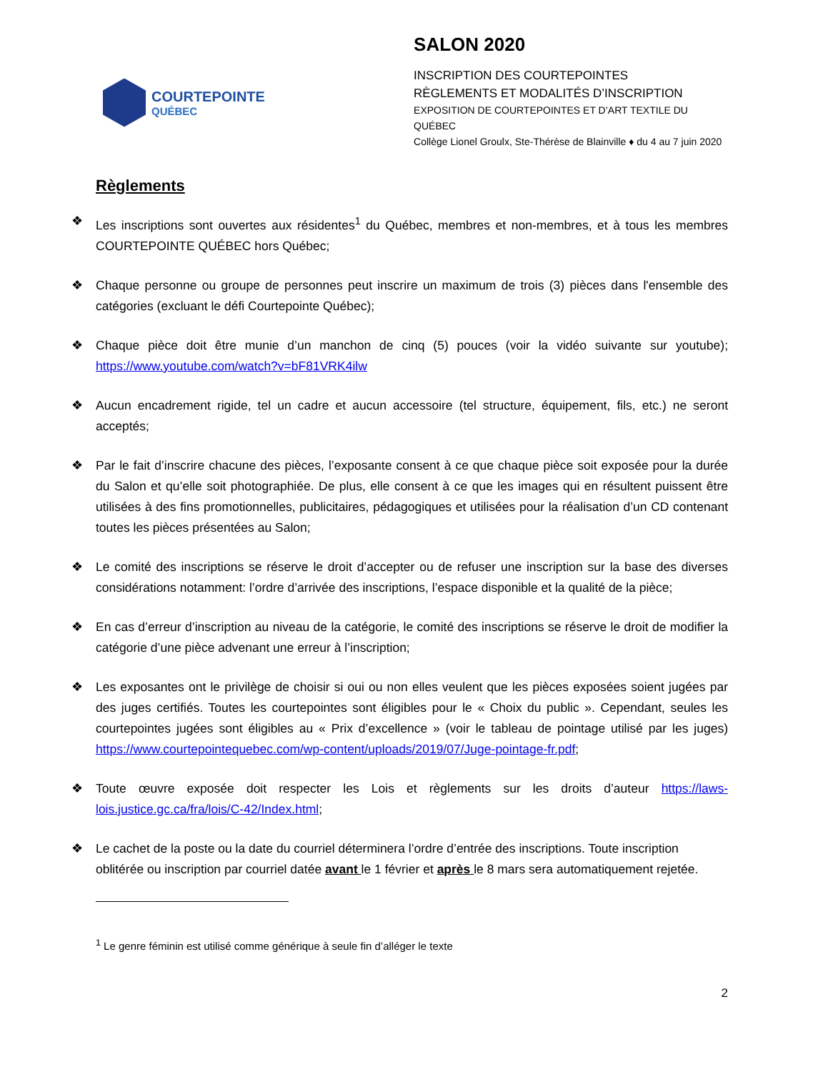COURTEPOINTE
QUÉBEC
SALON 2020
INSCRIPTION DES COURTEPOINTES
RÈGLEMENTS ET MODALITÉS D’INSCRIPTION
EXPOSITION DE COURTEPOINTES ET D’ART TEXTILE DU QUÉBEC
Collège Lionel Groulx, Ste-Thérèse de Blainville ♦ du 4 au 7 juin 2020
Règlements
❖ Les inscriptions sont ouvertes aux résidentes<sup>1</sup> du Québec, membres et non-membres, et à tous les membres COURTEPOINTE QUÉBEC hors Québec;
❖ Chaque personne ou groupe de personnes peut inscrire un maximum de trois (3) pièces dans l'ensemble des catégories (excluant le défi Courtepointe Québec);
❖ Chaque pièce doit être munie d’un manchon de cinq (5) pouces (voir la vidéo suivante sur youtube); https://www.youtube.com/watch?v=bF81VRK4ilw
❖ Aucun encadrement rigide, tel un cadre et aucun accessoire (tel structure, équipement, fils, etc.) ne seront acceptés;
❖ Par le fait d’inscrire chacune des pièces, l’exposante consent à ce que chaque pièce soit exposée pour la durée du Salon et qu’elle soit photographiée. De plus, elle consent à ce que les images qui en résultent puissent être utilisées à des fins promotionnelles, publicitaires, pédagogiques et utilisées pour la réalisation d’un CD contenant toutes les pièces présentées au Salon;
❖ Le comité des inscriptions se réserve le droit d’accepter ou de refuser une inscription sur la base des diverses considérations notamment: l’ordre d’arrivée des inscriptions, l’espace disponible et la qualité de la pièce;
❖ En cas d’erreur d’inscription au niveau de la catégorie, le comité des inscriptions se réserve le droit de modifier la catégorie d’une pièce advenant une erreur à l’inscription;
❖ Les exposantes ont le privilège de choisir si oui ou non elles veulent que les pièces exposées soient jugées par des juges certifiés. Toutes les courtepointes sont éligibles pour le « Choix du public ». Cependant, seules les courtepointes jugées sont éligibles au « Prix d’excellence » (voir le tableau de pointage utilisé par les juges) https://www.courtepointequebec.com/wp-content/uploads/2019/07/Juge-pointage-fr.pdf;
❖ Toute œuvre exposée doit respecter les Lois et règlements sur les droits d’auteur https://laws-lois.justice.gc.ca/fra/lois/C-42/Index.html;
❖ Le cachet de la poste ou la date du courriel déterminera l’ordre d’entrée des inscriptions. Toute inscription oblitérée ou inscription par courriel datée avant le 1 février et après le 8 mars sera automatiquement rejetée.
<sup>1</sup> Le genre féminin est utilisé comme générique à seule fin d’alléger le texte
2